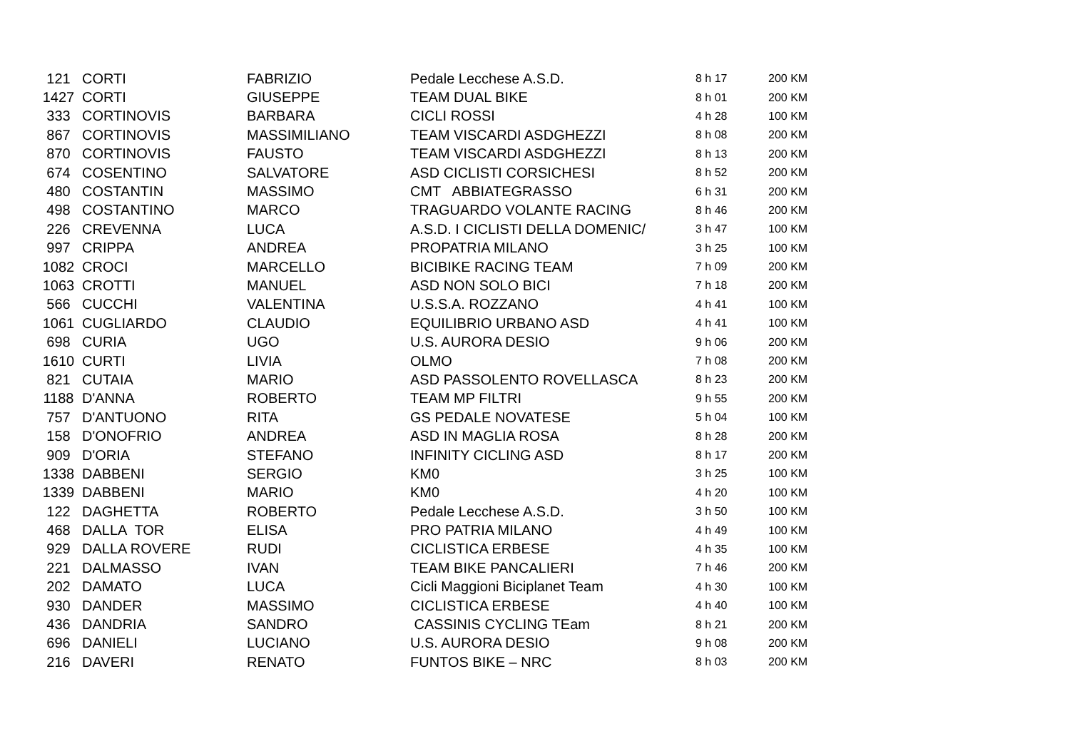| 121 | CORTI | FABRIZIO | Pedale Lecchese A.S.D. | 8 h 17 | 200 KM |
| 1427 | CORTI | GIUSEPPE | TEAM DUAL BIKE | 8 h 01 | 200 KM |
| 333 | CORTINOVIS | BARBARA | CICLI ROSSI | 4 h 28 | 100 KM |
| 867 | CORTINOVIS | MASSIMILIANO | TEAM VISCARDI ASDGHEZZI | 8 h 08 | 200 KM |
| 870 | CORTINOVIS | FAUSTO | TEAM VISCARDI ASDGHEZZI | 8 h 13 | 200 KM |
| 674 | COSENTINO | SALVATORE | ASD CICLISTI CORSICHESI | 8 h 52 | 200 KM |
| 480 | COSTANTIN | MASSIMO | CMT ABBIATEGRASSO | 6 h 31 | 200 KM |
| 498 | COSTANTINO | MARCO | TRAGUARDO VOLANTE RACING | 8 h 46 | 200 KM |
| 226 | CREVENNA | LUCA | A.S.D. I CICLISTI DELLA DOMENIC/ | 3 h 47 | 100 KM |
| 997 | CRIPPA | ANDREA | PROPATRIA MILANO | 3 h 25 | 100 KM |
| 1082 | CROCI | MARCELLO | BICIBIKE RACING TEAM | 7 h 09 | 200 KM |
| 1063 | CROTTI | MANUEL | ASD NON SOLO BICI | 7 h 18 | 200 KM |
| 566 | CUCCHI | VALENTINA | U.S.S.A. ROZZANO | 4 h 41 | 100 KM |
| 1061 | CUGLIARDO | CLAUDIO | EQUILIBRIO URBANO ASD | 4 h 41 | 100 KM |
| 698 | CURIA | UGO | U.S. AURORA DESIO | 9 h 06 | 200 KM |
| 1610 | CURTI | LIVIA | OLMO | 7 h 08 | 200 KM |
| 821 | CUTAIA | MARIO | ASD PASSOLENTO ROVELLASCA | 8 h 23 | 200 KM |
| 1188 | D'ANNA | ROBERTO | TEAM MP FILTRI | 9 h 55 | 200 KM |
| 757 | D'ANTUONO | RITA | GS PEDALE NOVATESE | 5 h 04 | 100 KM |
| 158 | D'ONOFRIO | ANDREA | ASD IN MAGLIA ROSA | 8 h 28 | 200 KM |
| 909 | D'ORIA | STEFANO | INFINITY CICLING ASD | 8 h 17 | 200 KM |
| 1338 | DABBENI | SERGIO | KM0 | 3 h 25 | 100 KM |
| 1339 | DABBENI | MARIO | KM0 | 4 h 20 | 100 KM |
| 122 | DAGHETTA | ROBERTO | Pedale Lecchese A.S.D. | 3 h 50 | 100 KM |
| 468 | DALLA TOR | ELISA | PRO PATRIA MILANO | 4 h 49 | 100 KM |
| 929 | DALLA ROVERE | RUDI | CICLISTICA ERBESE | 4 h 35 | 100 KM |
| 221 | DALMASSO | IVAN | TEAM BIKE PANCALIERI | 7 h 46 | 200 KM |
| 202 | DAMATO | LUCA | Cicli Maggioni Biciplanet Team | 4 h 30 | 100 KM |
| 930 | DANDER | MASSIMO | CICLISTICA ERBESE | 4 h 40 | 100 KM |
| 436 | DANDRIA | SANDRO | CASSINIS CYCLING TEam | 8 h 21 | 200 KM |
| 696 | DANIELI | LUCIANO | U.S. AURORA DESIO | 9 h 08 | 200 KM |
| 216 | DAVERI | RENATO | FUNTOS BIKE – NRC | 8 h 03 | 200 KM |